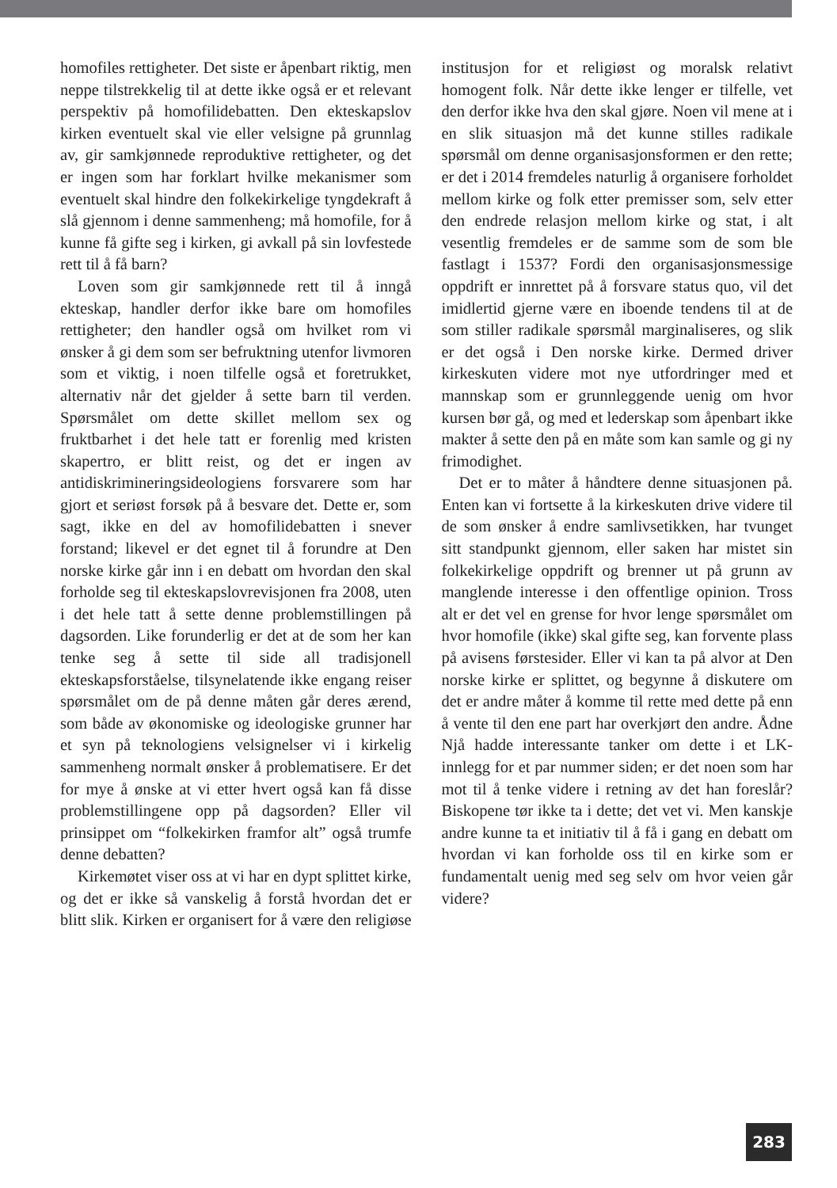homofiles rettigheter. Det siste er åpenbart riktig, men neppe tilstrekkelig til at dette ikke også er et relevant perspektiv på homofilidebatten. Den ekteskapslov kirken eventuelt skal vie eller velsigne på grunnlag av, gir samkjønnede reproduktive rettigheter, og det er ingen som har forklart hvilke mekanismer som eventuelt skal hindre den folkekirkelige tyngdekraft å slå gjennom i denne sammenheng; må homofile, for å kunne få gifte seg i kirken, gi avkall på sin lovfestede rett til å få barn?
Loven som gir samkjønnede rett til å inngå ekteskap, handler derfor ikke bare om homofiles rettigheter; den handler også om hvilket rom vi ønsker å gi dem som ser befruktning utenfor livmoren som et viktig, i noen tilfelle også et foretrukket, alternativ når det gjelder å sette barn til verden. Spørsmålet om dette skillet mellom sex og fruktbarhet i det hele tatt er forenlig med kristen skapertro, er blitt reist, og det er ingen av antidiskrimineringsideologiens forsvarere som har gjort et seriøst forsøk på å besvare det. Dette er, som sagt, ikke en del av homofilidebatten i snever forstand; likevel er det egnet til å forundre at Den norske kirke går inn i en debatt om hvordan den skal forholde seg til ekteskapslovrevisjonen fra 2008, uten i det hele tatt å sette denne problemstillingen på dagsorden. Like forunderlig er det at de som her kan tenke seg å sette til side all tradisjonell ekteskapsforståelse, tilsynelatende ikke engang reiser spørsmålet om de på denne måten går deres ærend, som både av økonomiske og ideologiske grunner har et syn på teknologiens velsignelser vi i kirkelig sammenheng normalt ønsker å problematisere. Er det for mye å ønske at vi etter hvert også kan få disse problemstillingene opp på dagsorden? Eller vil prinsippet om “folkekirken framfor alt” også trumfe denne debatten?
Kirkemøtet viser oss at vi har en dypt splittet kirke, og det er ikke så vanskelig å forstå hvordan det er blitt slik. Kirken er organisert for å være den religiøse institusjon for et religiøst og moralsk relativt homogent folk. Når dette ikke lenger er tilfelle, vet den derfor ikke hva den skal gjøre. Noen vil mene at i en slik situasjon må det kunne stilles radikale spørsmål om denne organisasjonsformen er den rette; er det i 2014 fremdeles naturlig å organisere forholdet mellom kirke og folk etter premisser som, selv etter den endrede relasjon mellom kirke og stat, i alt vesentlig fremdeles er de samme som de som ble fastlagt i 1537? Fordi den organisasjonsmessige oppdrift er innrettet på å forsvare status quo, vil det imidlertid gjerne være en iboende tendens til at de som stiller radikale spørsmål marginaliseres, og slik er det også i Den norske kirke. Dermed driver kirkeskuten videre mot nye utfordringer med et mannskap som er grunnleggende uenig om hvor kursen bør gå, og med et lederskap som åpenbart ikke makter å sette den på en måte som kan samle og gi ny frimodighet.
Det er to måter å håndtere denne situasjonen på. Enten kan vi fortsette å la kirkeskuten drive videre til de som ønsker å endre samlivsetikken, har tvunget sitt standpunkt gjennom, eller saken har mistet sin folkekirkelige oppdrift og brenner ut på grunn av manglende interesse i den offentlige opinion. Tross alt er det vel en grense for hvor lenge spørsmålet om hvor homofile (ikke) skal gifte seg, kan forvente plass på avisens førstesider. Eller vi kan ta på alvor at Den norske kirke er splittet, og begynne å diskutere om det er andre måter å komme til rette med dette på enn å vente til den ene part har overkjørt den andre. Ådne Njå hadde interessante tanker om dette i et LK-innlegg for et par nummer siden; er det noen som har mot til å tenke videre i retning av det han foreslår? Biskopene tør ikke ta i dette; det vet vi. Men kanskje andre kunne ta et initiativ til å få i gang en debatt om hvordan vi kan forholde oss til en kirke som er fundamentalt uenig med seg selv om hvor veien går videre?
283